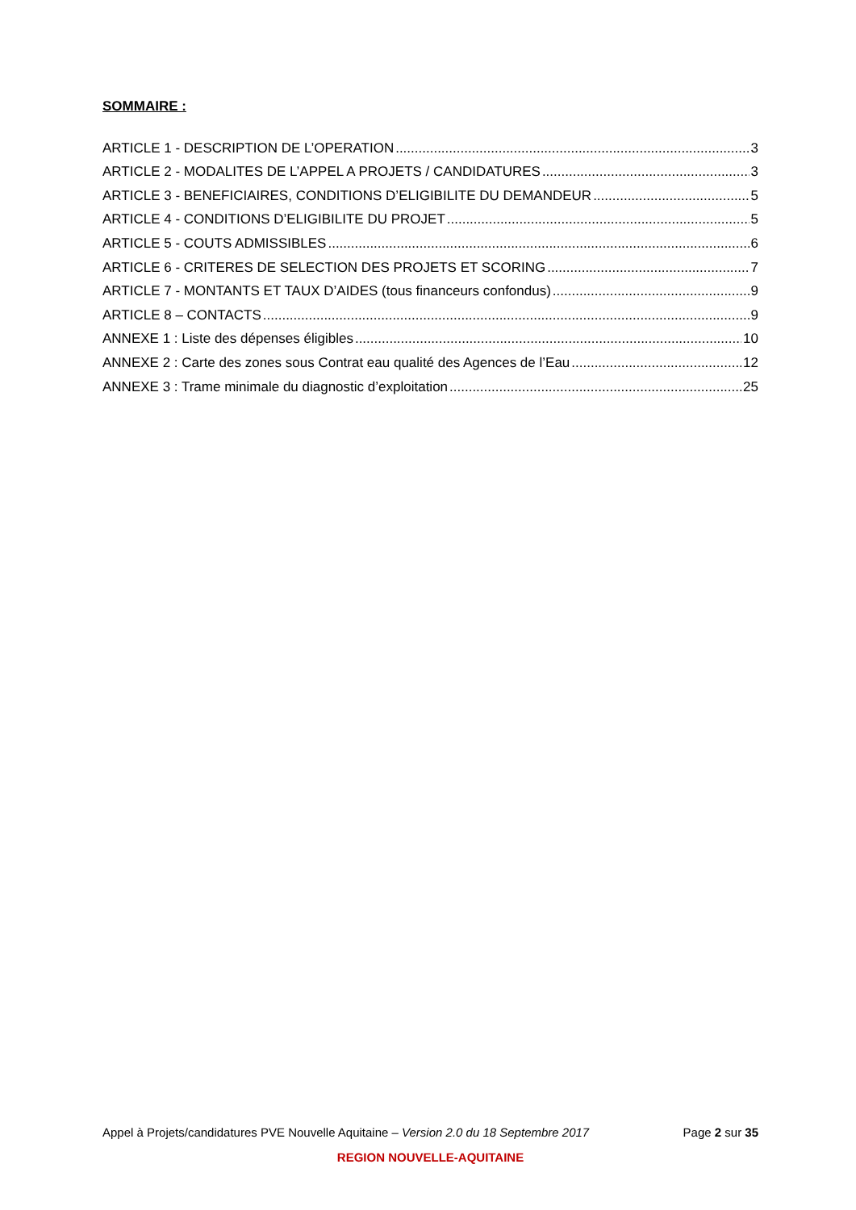SOMMAIRE :
ARTICLE 1 - DESCRIPTION DE L’OPERATION 3
ARTICLE 2 - MODALITES DE L’APPEL A PROJETS / CANDIDATURES 3
ARTICLE 3 - BENEFICIAIRES, CONDITIONS D’ELIGIBILITE DU DEMANDEUR 5
ARTICLE 4 - CONDITIONS D’ELIGIBILITE DU PROJET 5
ARTICLE 5 - COUTS ADMISSIBLES 6
ARTICLE 6 - CRITERES DE SELECTION DES PROJETS ET SCORING 7
ARTICLE 7 - MONTANTS ET TAUX D’AIDES (tous financeurs confondus) 9
ARTICLE 8 – CONTACTS 9
ANNEXE 1 : Liste des dépenses éligibles 10
ANNEXE 2 : Carte des zones sous Contrat eau qualité des Agences de l’Eau 12
ANNEXE 3 : Trame minimale du diagnostic d’exploitation 25
Appel à Projets/candidatures PVE Nouvelle Aquitaine – Version 2.0 du 18 Septembre 2017 Page 2 sur 35
REGION NOUVELLE-AQUITAINE